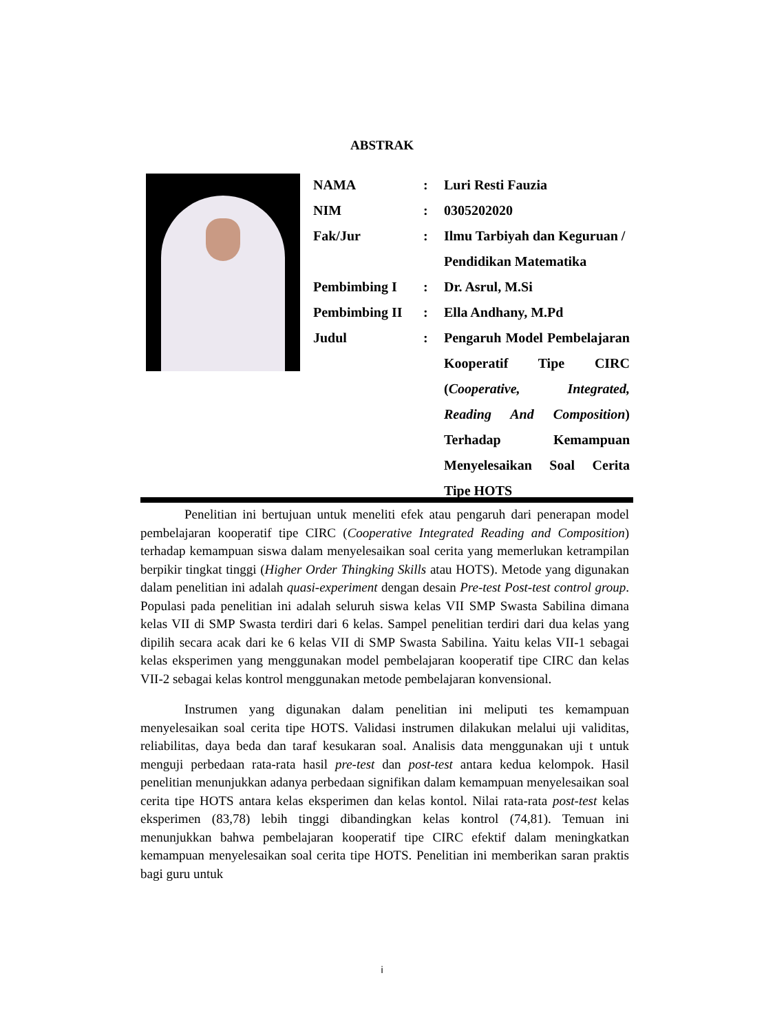ABSTRAK
| NAMA | : | Luri Resti Fauzia |
| NIM | : | 0305202020 |
| Fak/Jur | : | Ilmu Tarbiyah dan Keguruan / Pendidikan Matematika |
| Pembimbing I | : | Dr. Asrul, M.Si |
| Pembimbing II | : | Ella Andhany, M.Pd |
| Judul | : | Pengaruh Model Pembelajaran Kooperatif Tipe CIRC ( Cooperative, Integrated, Reading And Composition ) Terhadap Kemampuan Menyelesaikan Soal Cerita Tipe HOTS |
Penelitian ini bertujuan untuk meneliti efek atau pengaruh dari penerapan model pembelajaran kooperatif tipe CIRC (Cooperative Integrated Reading and Composition) terhadap kemampuan siswa dalam menyelesaikan soal cerita yang memerlukan ketrampilan berpikir tingkat tinggi (Higher Order Thingking Skills atau HOTS). Metode yang digunakan dalam penelitian ini adalah quasi-experiment dengan desain Pre-test Post-test control group. Populasi pada penelitian ini adalah seluruh siswa kelas VII SMP Swasta Sabilina dimana kelas VII di SMP Swasta terdiri dari 6 kelas. Sampel penelitian terdiri dari dua kelas yang dipilih secara acak dari ke 6 kelas VII di SMP Swasta Sabilina. Yaitu kelas VII-1 sebagai kelas eksperimen yang menggunakan model pembelajaran kooperatif tipe CIRC dan kelas VII-2 sebagai kelas kontrol menggunakan metode pembelajaran konvensional.
Instrumen yang digunakan dalam penelitian ini meliputi tes kemampuan menyelesaikan soal cerita tipe HOTS. Validasi instrumen dilakukan melalui uji validitas, reliabilitas, daya beda dan taraf kesukaran soal. Analisis data menggunakan uji t untuk menguji perbedaan rata-rata hasil pre-test dan post-test antara kedua kelompok. Hasil penelitian menunjukkan adanya perbedaan signifikan dalam kemampuan menyelesaikan soal cerita tipe HOTS antara kelas eksperimen dan kelas kontol. Nilai rata-rata post-test kelas eksperimen (83,78) lebih tinggi dibandingkan kelas kontrol (74,81). Temuan ini menunjukkan bahwa pembelajaran kooperatif tipe CIRC efektif dalam meningkatkan kemampuan menyelesaikan soal cerita tipe HOTS. Penelitian ini memberikan saran praktis bagi guru untuk
i